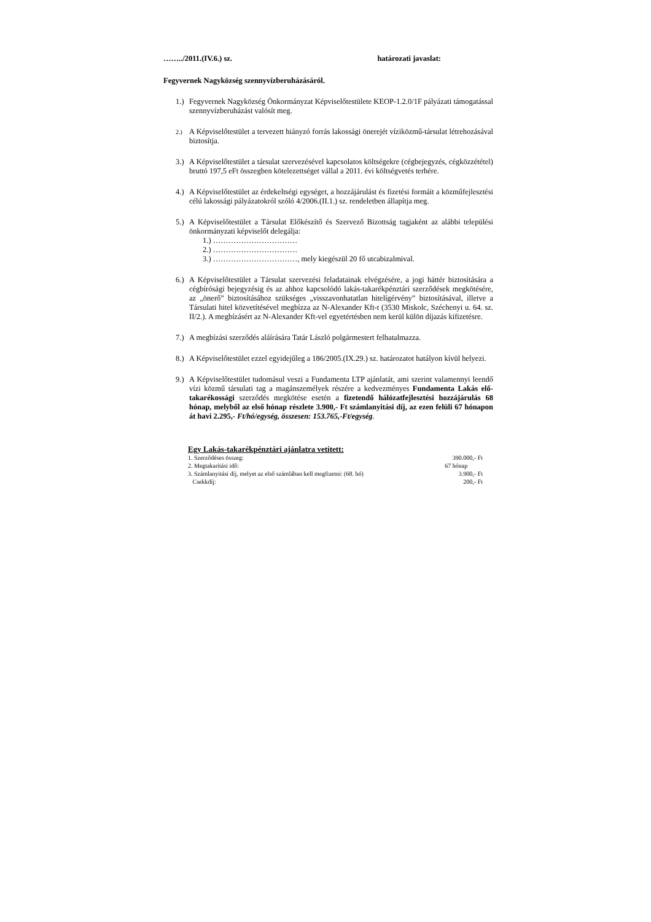……../2011.(IV.6.) sz. határozati javaslat:
Fegyvernek Nagyközség szennyvízberuházásáról.
1.) Fegyvernek Nagyközség Önkormányzat Képviselőtestülete KEOP-1.2.0/1F pályázati támogatással szennyvízberuházást valósít meg.
2.) A Képviselőtestület a tervezett hiányzó forrás lakossági önerejét víziközmű-társulat létrehozásával biztosítja.
3.) A Képviselőtestület a társulat szervezésével kapcsolatos költségekre (cégbejegyzés, cégközzététel) bruttó 197,5 eFt összegben kötelezettséget vállal a 2011. évi költségvetés terhére.
4.) A Képviselőtestület az érdekeltségi egységet, a hozzájárulást és fizetési formáit a közműfejlesztési célú lakossági pályázatokról szóló 4/2006.(II.1.) sz. rendeletben állapítja meg.
5.) A Képviselőtestület a Társulat Előkészítő és Szervező Bizottság tagjaként az alábbi települési önkormányzati képviselőt delegálja:
1.) ……………………………
2.) ……………………………
3.) ……………………………, mely kiegészül 20 fő utcabizalmival.
6.) A Képviselőtestület a Társulat szervezési feladatainak elvégzésére, a jogi háttér biztosítására a cégbírósági bejegyzésig és az ahhoz kapcsolódó lakás-takarékpénztári szerződések megkötésére, az „önerő” biztosításához szükséges „visszavonhatatlan hitelígérvény” biztosításával, illetve a Társulati hitel közvetítésével megbízza az N-Alexander Kft-t (3530 Miskolc, Széchenyi u. 64. sz. II/2.). A megbízásért az N-Alexander Kft-vel egyetértésben nem kerül külön díjazás kifizetésre.
7.) A megbízási szerződés aláírására Tatár László polgármestert felhatalmazza.
8.) A Képviselőtestület ezzel egyidejűleg a 186/2005.(IX.29.) sz. határozatot hatályon kívül helyezi.
9.) A Képviselőtestület tudomásul veszi a Fundamenta LTP ajánlatát, ami szerint valamennyi leendő vízi közmű társulati tag a magánszemélyek részére a kedvezményes Fundamenta Lakás elő-takarékossági szerződés megkötése esetén a fizetendő hálózatfejlesztési hozzájárulás 68 hónap, melyből az első hónap részlete 3.900,- Ft számlanyitási díj, az ezen felüli 67 hónapon át havi 2.295,- Ft/hó/egység, összesen: 153.765,-Ft/egység.
Egy Lakás-takarékpénztári ajánlatra vetített:
| 1. Szerződéses összeg: | 390.000,- Ft |
| 2. Megtakarítási idő: | 67 hónap |
| 3. Számlanyitási díj, melyet az első számlában kell megfizetni: (68. hó) | 3.900,- Ft |
| Csekkdíj: | 200,- Ft |